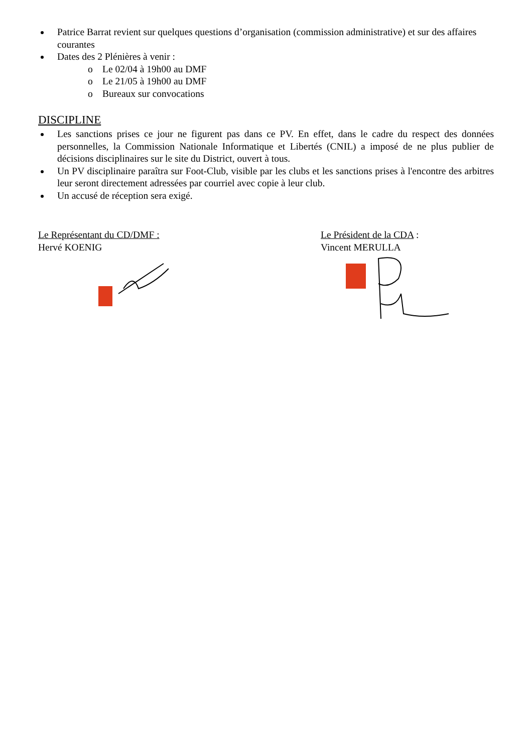Patrice Barrat revient sur quelques questions d’organisation (commission administrative) et sur des affaires courantes
Dates des 2 Plénières à venir :
o Le 02/04 à 19h00 au DMF
o Le 21/05 à 19h00 au DMF
o Bureaux sur convocations
DISCIPLINE
Les sanctions prises ce jour ne figurent pas dans ce PV. En effet, dans le cadre du respect des données personnelles, la Commission Nationale Informatique et Libertés (CNIL) a imposé de ne plus publier de décisions disciplinaires sur le site du District, ouvert à tous.
Un PV disciplinaire paraîtra sur Foot-Club, visible par les clubs et les sanctions prises à l'encontre des arbitres leur seront directement adressées par courriel avec copie à leur club.
Un accusé de réception sera exigé.
Le Représentant du CD/DMF :
Hervé KOENIG
Le Président de la CDA :
Vincent MERULLA